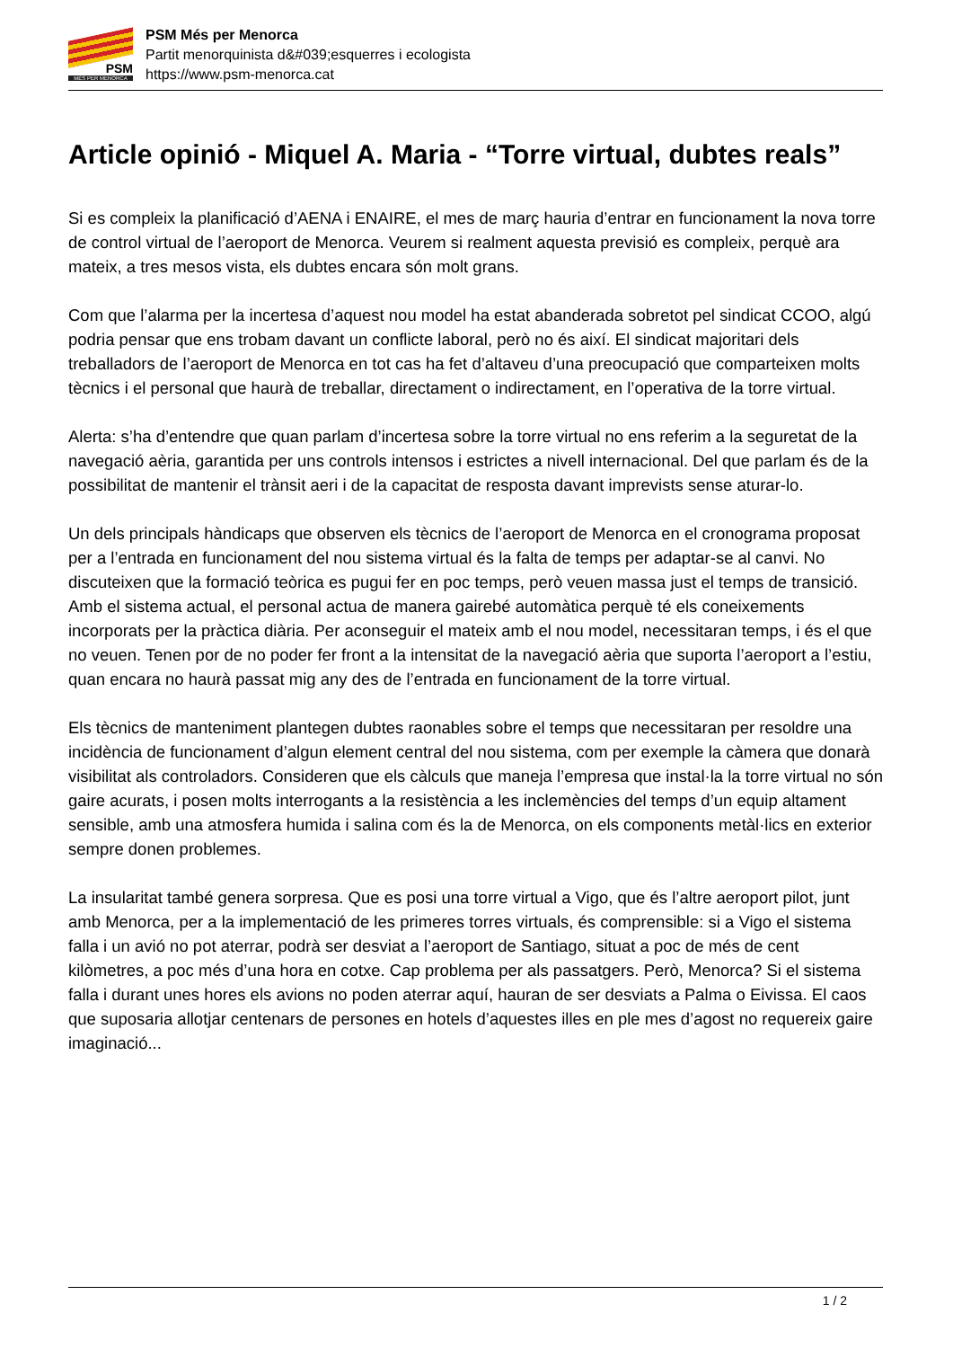PSM
MÉS PER MENORCA
PSM Més per Menorca
Partit menorquinista d&#039;esquerres i ecologista
https://www.psm-menorca.cat
Article opinió - Miquel A. Maria - “Torre virtual, dubtes reals”
Si es compleix la planificació d’AENA i ENAIRE, el mes de març hauria d’entrar en funcionament la nova torre de control virtual de l’aeroport de Menorca. Veurem si realment aquesta previsió es compleix, perquè ara mateix, a tres mesos vista, els dubtes encara són molt grans.
Com que l’alarma per la incertesa d’aquest nou model ha estat abanderada sobretot pel sindicat CCOO, algú podria pensar que ens trobam davant un conflicte laboral, però no és així. El sindicat majoritari dels treballadors de l’aeroport de Menorca en tot cas ha fet d’altaveu d’una preocupació que comparteixen molts tècnics i el personal que haurà de treballar, directament o indirectament, en l’operativa de la torre virtual.
Alerta: s’ha d’entendre que quan parlam d’incertesa sobre la torre virtual no ens referim a la seguretat de la navegació aèria, garantida per uns controls intensos i estrictes a nivell internacional. Del que parlam és de la possibilitat de mantenir el trànsit aeri i de la capacitat de resposta davant imprevists sense aturar-lo.
Un dels principals hàndicaps que observen els tècnics de l’aeroport de Menorca en el cronograma proposat per a l’entrada en funcionament del nou sistema virtual és la falta de temps per adaptar-se al canvi. No discuteixen que la formació teòrica es pugui fer en poc temps, però veuen massa just el temps de transició. Amb el sistema actual, el personal actua de manera gairebé automàtica perquè té els coneixements incorporats per la pràctica diària. Per aconseguir el mateix amb el nou model, necessitaran temps, i és el que no veuen. Tenen por de no poder fer front a la intensitat de la navegació aèria que suporta l’aeroport a l’estiu, quan encara no haurà passat mig any des de l’entrada en funcionament de la torre virtual.
Els tècnics de manteniment plantegen dubtes raonables sobre el temps que necessitaran per resoldre una incidència de funcionament d’algun element central del nou sistema, com per exemple la càmera que donarà visibilitat als controladors. Consideren que els càlculs que maneja l’empresa que instal·la la torre virtual no són gaire acurats, i posen molts interrogants a la resistència a les inclemències del temps d’un equip altament sensible, amb una atmosfera humida i salina com és la de Menorca, on els components metàl·lics en exterior sempre donen problemes.
La insularitat també genera sorpresa. Que es posi una torre virtual a Vigo, que és l’altre aeroport pilot, junt amb Menorca, per a la implementació de les primeres torres virtuals, és comprensible: si a Vigo el sistema falla i un avió no pot aterrar, podrà ser desviat a l’aeroport de Santiago, situat a poc de més de cent kilòmetres, a poc més d’una hora en cotxe. Cap problema per als passatgers. Però, Menorca? Si el sistema falla i durant unes hores els avions no poden aterrar aquí, hauran de ser desviats a Palma o Eivissa. El caos que suposaria allotjar centenars de persones en hotels d’aquestes illes en ple mes d’agost no requereix gaire imaginació...
1 / 2